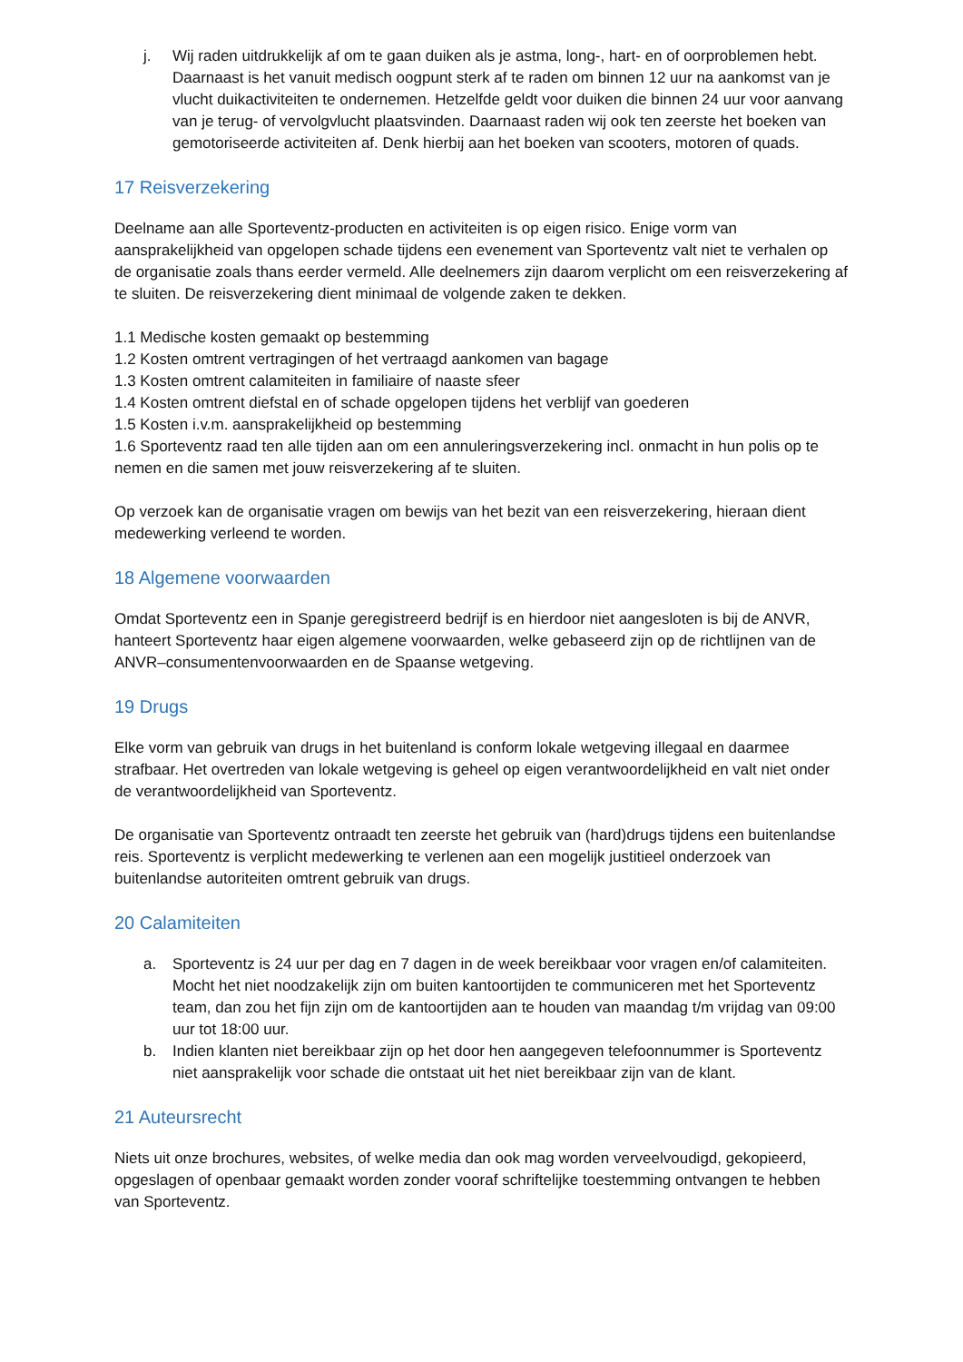j. Wij raden uitdrukkelijk af om te gaan duiken als je astma, long-, hart- en of oorproblemen hebt. Daarnaast is het vanuit medisch oogpunt sterk af te raden om binnen 12 uur na aankomst van je vlucht duikactiviteiten te ondernemen. Hetzelfde geldt voor duiken die binnen 24 uur voor aanvang van je terug- of vervolgvlucht plaatsvinden. Daarnaast raden wij ook ten zeerste het boeken van gemotoriseerde activiteiten af. Denk hierbij aan het boeken van scooters, motoren of quads.
17 Reisverzekering
Deelname aan alle Sporteventz-producten en activiteiten is op eigen risico. Enige vorm van aansprakelijkheid van opgelopen schade tijdens een evenement van Sporteventz valt niet te verhalen op de organisatie zoals thans eerder vermeld. Alle deelnemers zijn daarom verplicht om een reisverzekering af te sluiten. De reisverzekering dient minimaal de volgende zaken te dekken.
1.1 Medische kosten gemaakt op bestemming
1.2 Kosten omtrent vertragingen of het vertraagd aankomen van bagage
1.3 Kosten omtrent calamiteiten in familiaire of naaste sfeer
1.4 Kosten omtrent diefstal en of schade opgelopen tijdens het verblijf van goederen
1.5 Kosten i.v.m. aansprakelijkheid op bestemming
1.6 Sporteventz raad ten alle tijden aan om een annuleringsverzekering incl. onmacht in hun polis op te nemen en die samen met jouw reisverzekering af te sluiten.
Op verzoek kan de organisatie vragen om bewijs van het bezit van een reisverzekering, hieraan dient medewerking verleend te worden.
18 Algemene voorwaarden
Omdat Sporteventz een in Spanje geregistreerd bedrijf is en hierdoor niet aangesloten is bij de ANVR, hanteert Sporteventz haar eigen algemene voorwaarden, welke gebaseerd zijn op de richtlijnen van de ANVR–consumentenvoorwaarden en de Spaanse wetgeving.
19 Drugs
Elke vorm van gebruik van drugs in het buitenland is conform lokale wetgeving illegaal en daarmee strafbaar. Het overtreden van lokale wetgeving is geheel op eigen verantwoordelijkheid en valt niet onder de verantwoordelijkheid van Sporteventz.
De organisatie van Sporteventz ontraadt ten zeerste het gebruik van (hard)drugs tijdens een buitenlandse reis. Sporteventz is verplicht medewerking te verlenen aan een mogelijk justitieel onderzoek van buitenlandse autoriteiten omtrent gebruik van drugs.
20 Calamiteiten
a. Sporteventz is 24 uur per dag en 7 dagen in de week bereikbaar voor vragen en/of calamiteiten. Mocht het niet noodzakelijk zijn om buiten kantoortijden te communiceren met het Sporteventz team, dan zou het fijn zijn om de kantoortijden aan te houden van maandag t/m vrijdag van 09:00 uur tot 18:00 uur.
b. Indien klanten niet bereikbaar zijn op het door hen aangegeven telefoonnummer is Sporteventz niet aansprakelijk voor schade die ontstaat uit het niet bereikbaar zijn van de klant.
21 Auteursrecht
Niets uit onze brochures, websites, of welke media dan ook mag worden verveelvoudigd, gekopieerd, opgeslagen of openbaar gemaakt worden zonder vooraf schriftelijke toestemming ontvangen te hebben van Sporteventz.